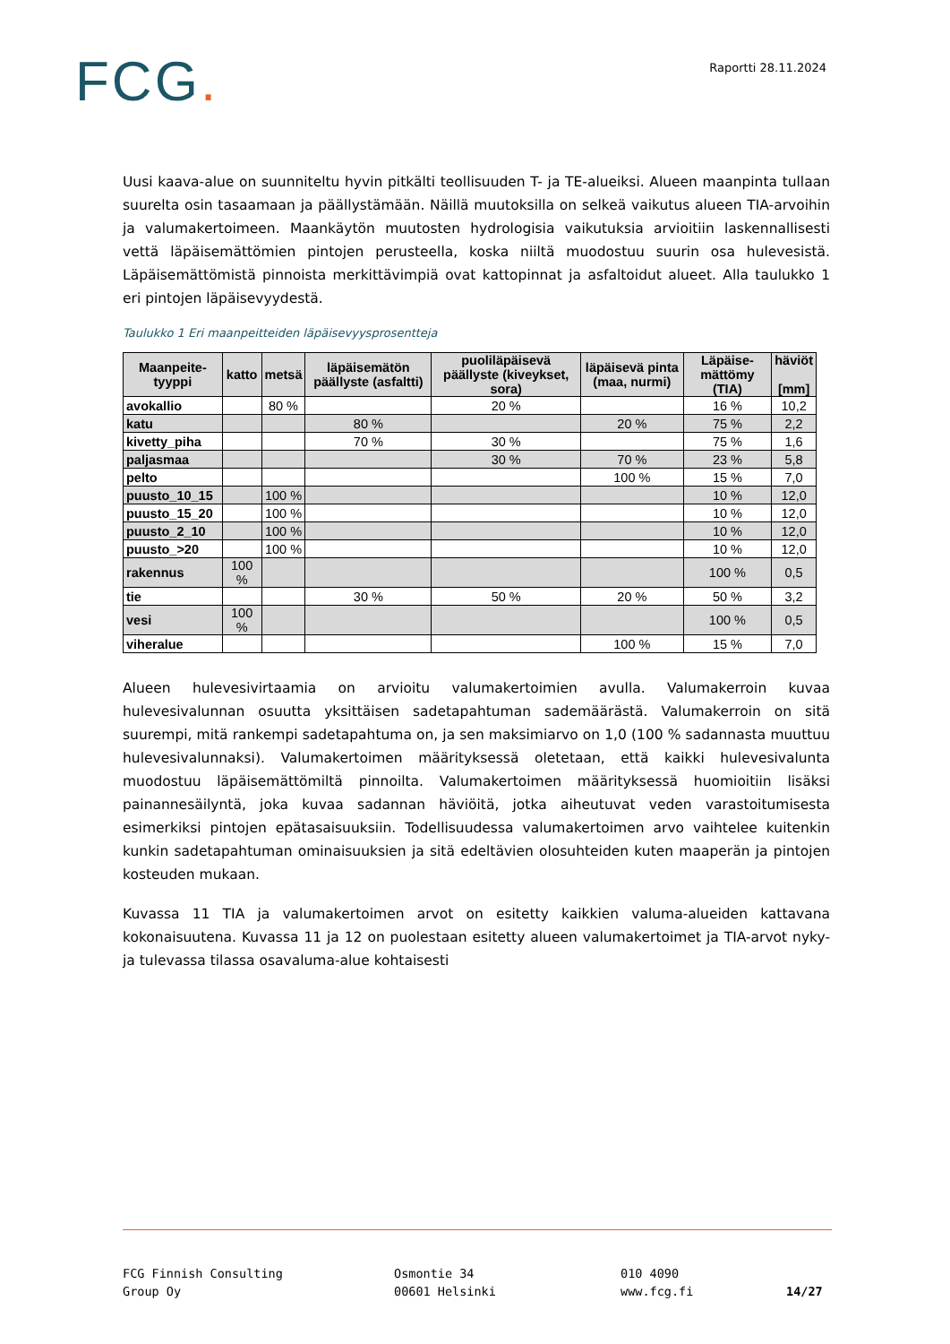FCG.
Raportti 28.11.2024
Uusi kaava-alue on suunniteltu hyvin pitkälti teollisuuden T- ja TE-alueiksi. Alueen maanpinta tullaan suurelta osin tasaamaan ja päällystämään. Näillä muutoksilla on selkeä vaikutus alueen TIA-arvoihin ja valumakertoimeen. Maankäytön muutosten hydrologisia vaikutuksia arvioitiin laskennallisesti vettä läpäisemättömien pintojen perusteella, koska niiltä muodostuu suurin osa hulevesistä. Läpäisemättömistä pinnoista merkittävimpiä ovat kattopinnat ja asfaltoidut alueet. Alla taulukko 1 eri pintojen läpäisevyydestä.
Taulukko 1 Eri maanpeitteiden läpäisevyysprosentteja
| Maanpeite-tyyppi | katto | metsä | läpäisemätön päällyste (asfaltti) | puoliläpäisevä päällyste (kiveykset, sora) | läpäisevä pinta (maa, nurmi) | Läpäise-mättömy (TIA) | häviöt [mm] |
| --- | --- | --- | --- | --- | --- | --- | --- |
| avokallio | | 80 % | | 20 % | | 16 % | 10,2 |
| katu | | | 80 % | | 20 % | 75 % | 2,2 |
| kivetty_piha | | | 70 % | 30 % | | 75 % | 1,6 |
| paljasmaa | | | | 30 % | 70 % | 23 % | 5,8 |
| pelto | | | | | 100 % | 15 % | 7,0 |
| puusto_10_15 | | 100 % | | | | 10 % | 12,0 |
| puusto_15_20 | | 100 % | | | | 10 % | 12,0 |
| puusto_2_10 | | 100 % | | | | 10 % | 12,0 |
| puusto_>20 | | 100 % | | | | 10 % | 12,0 |
| rakennus | 100 % | | | | | 100 % | 0,5 |
| tie | | | 30 % | 50 % | 20 % | 50 % | 3,2 |
| vesi | 100 % | | | | | 100 % | 0,5 |
| viheralue | | | | | 100 % | 15 % | 7,0 |
Alueen hulevesivirtaamia on arvioitu valumakertoimien avulla. Valumakerroin kuvaa hulevesivalunnan osuutta yksittäisen sadetapahtuman sademäärästä. Valumakerroin on sitä suurempi, mitä rankempi sadetapahtuma on, ja sen maksimiarvo on 1,0 (100 % sadannasta muuttuu hulevesivalunnaksi). Valumakertoimen määrityksessä oletetaan, että kaikki hulevesivalunta muodostuu läpäisemättömiltä pinnoilta. Valumakertoimen määrityksessä huomioitiin lisäksi painannesäilyntä, joka kuvaa sadannan häviöitä, jotka aiheutuvat veden varastoitumisesta esimerkiksi pintojen epätasaisuuksiin. Todellisuudessa valumakertoimen arvo vaihtelee kuitenkin kunkin sadetapahtuman ominaisuuksien ja sitä edeltävien olosuhteiden kuten maaperän ja pintojen kosteuden mukaan.
Kuvassa 11 TIA ja valumakertoimen arvot on esitetty kaikkien valuma-alueiden kattavana kokonaisuutena. Kuvassa 11 ja 12 on puolestaan esitetty alueen valumakertoimet ja TIA-arvot nyky- ja tulevassa tilassa osavaluma-alue kohtaisesti
FCG Finnish Consulting
Group Oy
Osmontie 34
00601 Helsinki
010 4090
www.fcg.fi
14/27